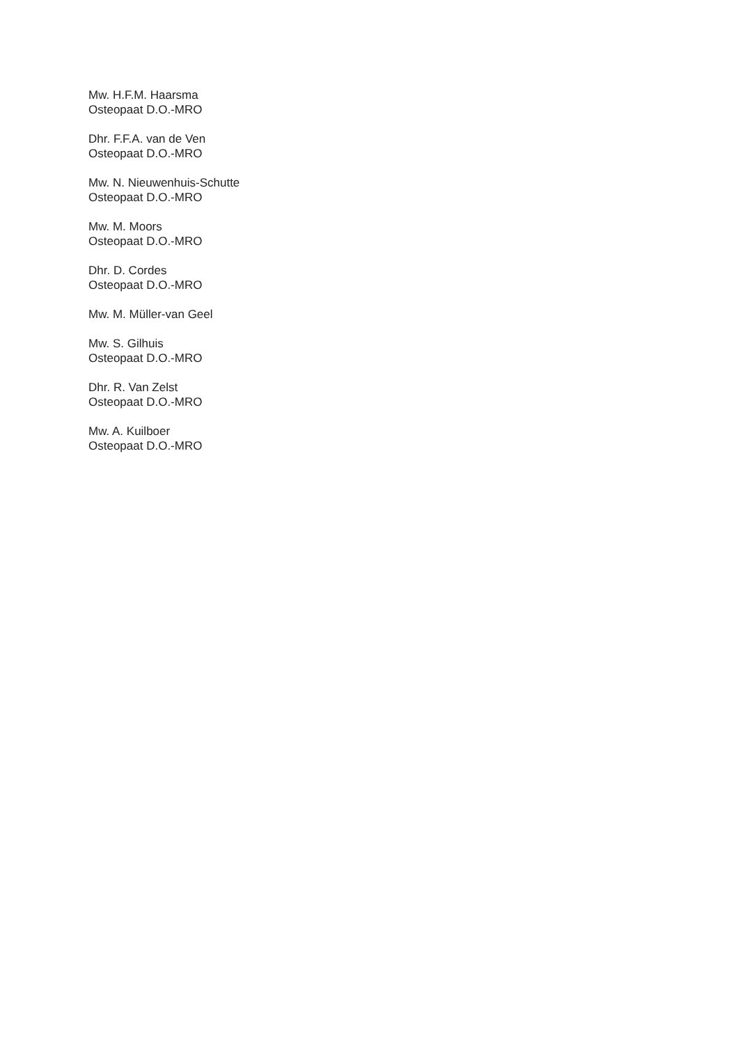Mw. H.F.M. Haarsma
Osteopaat D.O.-MRO
Dhr. F.F.A. van de Ven
Osteopaat D.O.-MRO
Mw. N. Nieuwenhuis-Schutte
Osteopaat D.O.-MRO
Mw. M. Moors
Osteopaat D.O.-MRO
Dhr. D. Cordes
Osteopaat D.O.-MRO
Mw. M. Müller-van Geel
Mw. S. Gilhuis
Osteopaat D.O.-MRO
Dhr. R. Van Zelst
Osteopaat D.O.-MRO
Mw. A. Kuilboer
Osteopaat D.O.-MRO